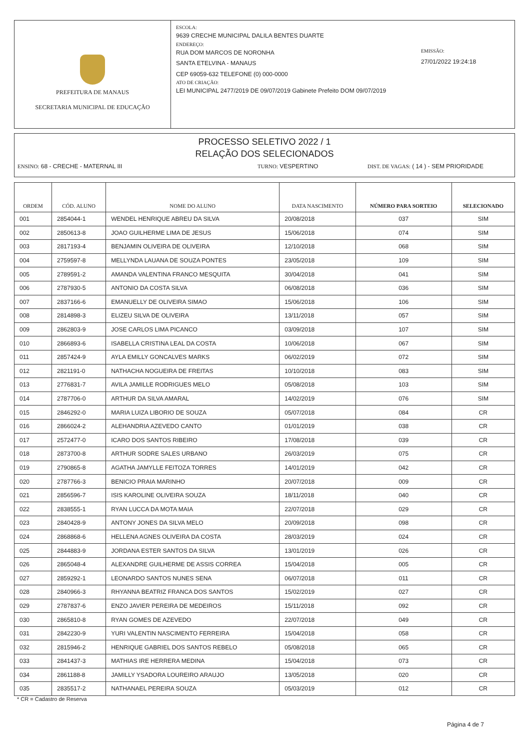PREFEITURA DE MANAUS
SECRETARIA MUNICIPAL DE EDUCAÇÃO
ESCOLA:
9639 CRECHE MUNICIPAL DALILA BENTES DUARTE
ENDEREÇO:
RUA DOM MARCOS DE NORONHA
SANTA ETELVINA - MANAUS
CEP 69059-632 TELEFONE (0) 000-0000
ATO DE CRIAÇÃO:
LEI MUNICIPAL 2477/2019 DE 09/07/2019 Gabinete Prefeito DOM 09/07/2019
EMISSÃO:
27/01/2022 19:24:18
PROCESSO SELETIVO 2022 / 1
RELAÇÃO DOS SELECIONADOS
ENSINO: 68 - CRECHE - MATERNAL III TURNO: VESPERTINO DIST. DE VAGAS: ( 14 ) - SEM PRIORIDADE
| ORDEM | CÓD. ALUNO | NOME DO ALUNO | DATA NASCIMENTO | NÚMERO PARA SORTEIO | SELECIONADO |
| --- | --- | --- | --- | --- | --- |
| 001 | 2854044-1 | WENDEL HENRIQUE ABREU DA SILVA | 20/08/2018 | 037 | SIM |
| 002 | 2850613-8 | JOAO GUILHERME LIMA DE JESUS | 15/06/2018 | 074 | SIM |
| 003 | 2817193-4 | BENJAMIN OLIVEIRA DE OLIVEIRA | 12/10/2018 | 068 | SIM |
| 004 | 2759597-8 | MELLYNDA LAUANA DE SOUZA PONTES | 23/05/2018 | 109 | SIM |
| 005 | 2789591-2 | AMANDA VALENTINA FRANCO MESQUITA | 30/04/2018 | 041 | SIM |
| 006 | 2787930-5 | ANTONIO DA COSTA SILVA | 06/08/2018 | 036 | SIM |
| 007 | 2837166-6 | EMANUELLY DE OLIVEIRA SIMAO | 15/06/2018 | 106 | SIM |
| 008 | 2814898-3 | ELIZEU SILVA DE OLIVEIRA | 13/11/2018 | 057 | SIM |
| 009 | 2862803-9 | JOSE CARLOS LIMA PICANCO | 03/09/2018 | 107 | SIM |
| 010 | 2866893-6 | ISABELLA CRISTINA LEAL DA COSTA | 10/06/2018 | 067 | SIM |
| 011 | 2857424-9 | AYLA EMILLY GONCALVES MARKS | 06/02/2019 | 072 | SIM |
| 012 | 2821191-0 | NATHACHA NOGUEIRA DE FREITAS | 10/10/2018 | 083 | SIM |
| 013 | 2776831-7 | AVILA JAMILLE RODRIGUES MELO | 05/08/2018 | 103 | SIM |
| 014 | 2787706-0 | ARTHUR DA SILVA AMARAL | 14/02/2019 | 076 | SIM |
| 015 | 2846292-0 | MARIA LUIZA LIBORIO DE SOUZA | 05/07/2018 | 084 | CR |
| 016 | 2866024-2 | ALEHANDRIA AZEVEDO CANTO | 01/01/2019 | 038 | CR |
| 017 | 2572477-0 | ICARO DOS SANTOS RIBEIRO | 17/08/2018 | 039 | CR |
| 018 | 2873700-8 | ARTHUR SODRE SALES URBANO | 26/03/2019 | 075 | CR |
| 019 | 2790865-8 | AGATHA JAMYLLE FEITOZA TORRES | 14/01/2019 | 042 | CR |
| 020 | 2787766-3 | BENICIO PRAIA MARINHO | 20/07/2018 | 009 | CR |
| 021 | 2856596-7 | ISIS KAROLINE OLIVEIRA SOUZA | 18/11/2018 | 040 | CR |
| 022 | 2838555-1 | RYAN LUCCA DA MOTA MAIA | 22/07/2018 | 029 | CR |
| 023 | 2840428-9 | ANTONY JONES DA SILVA MELO | 20/09/2018 | 098 | CR |
| 024 | 2868868-6 | HELLENA AGNES OLIVEIRA DA COSTA | 28/03/2019 | 024 | CR |
| 025 | 2844883-9 | JORDANA ESTER SANTOS DA SILVA | 13/01/2019 | 026 | CR |
| 026 | 2865048-4 | ALEXANDRE GUILHERME DE ASSIS CORREA | 15/04/2018 | 005 | CR |
| 027 | 2859292-1 | LEONARDO SANTOS NUNES SENA | 06/07/2018 | 011 | CR |
| 028 | 2840966-3 | RHYANNA BEATRIZ FRANCA DOS SANTOS | 15/02/2019 | 027 | CR |
| 029 | 2787837-6 | ENZO JAVIER PEREIRA DE MEDEIROS | 15/11/2018 | 092 | CR |
| 030 | 2865810-8 | RYAN GOMES DE AZEVEDO | 22/07/2018 | 049 | CR |
| 031 | 2842230-9 | YURI VALENTIN NASCIMENTO FERREIRA | 15/04/2018 | 058 | CR |
| 032 | 2815946-2 | HENRIQUE GABRIEL DOS SANTOS REBELO | 05/08/2018 | 065 | CR |
| 033 | 2841437-3 | MATHIAS IRE HERRERA MEDINA | 15/04/2018 | 073 | CR |
| 034 | 2861188-8 | JAMILLY YSADORA LOUREIRO ARAUJO | 13/05/2018 | 020 | CR |
| 035 | 2835517-2 | NATHANAEL PEREIRA SOUZA | 05/03/2019 | 012 | CR |
* CR = Cadastro de Reserva
Página 4 de 7